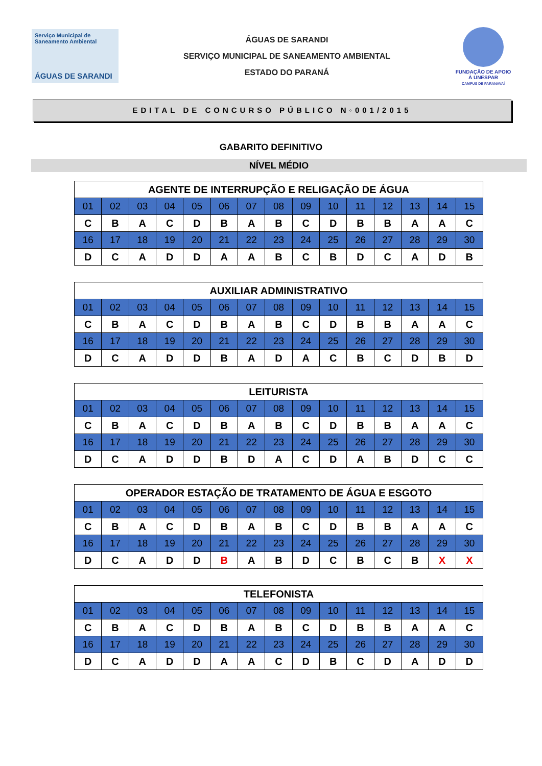Serviço Municipal de Saneamento Ambiental
ÁGUAS DE SARANDI
ÁGUAS DE SARANDI
SERVIÇO MUNICIPAL DE SANEAMENTO AMBIENTAL
ESTADO DO PARANÁ
FUNDAÇÃO DE APOIO À UNESPAR
CAMPUS DE PARANAVAÍ
EDITAL DE CONCURSO PÚBLICO N◦001/2015
GABARITO DEFINITIVO
NÍVEL MÉDIO
| AGENTE DE INTERRUPÇÃO E RELIGAÇÃO DE ÁGUA | | | | | | | | | | | | | | |
| --- | --- | --- | --- | --- | --- | --- | --- | --- | --- | --- | --- | --- | --- | --- |
| 01 | 02 | 03 | 04 | 05 | 06 | 07 | 08 | 09 | 10 | 11 | 12 | 13 | 14 | 15 |
| C | B | A | C | D | B | A | B | C | D | B | B | A | A | C |
| 16 | 17 | 18 | 19 | 20 | 21 | 22 | 23 | 24 | 25 | 26 | 27 | 28 | 29 | 30 |
| D | C | A | D | D | A | A | B | C | B | D | C | A | D | B |
| AUXILIAR ADMINISTRATIVO | | | | | | | | | | | | | | |
| --- | --- | --- | --- | --- | --- | --- | --- | --- | --- | --- | --- | --- | --- | --- |
| 01 | 02 | 03 | 04 | 05 | 06 | 07 | 08 | 09 | 10 | 11 | 12 | 13 | 14 | 15 |
| C | B | A | C | D | B | A | B | C | D | B | B | A | A | C |
| 16 | 17 | 18 | 19 | 20 | 21 | 22 | 23 | 24 | 25 | 26 | 27 | 28 | 29 | 30 |
| D | C | A | D | D | B | A | D | A | C | B | C | D | B | D |
| LEITURISTA | | | | | | | | | | | | | | |
| --- | --- | --- | --- | --- | --- | --- | --- | --- | --- | --- | --- | --- | --- | --- |
| 01 | 02 | 03 | 04 | 05 | 06 | 07 | 08 | 09 | 10 | 11 | 12 | 13 | 14 | 15 |
| C | B | A | C | D | B | A | B | C | D | B | B | A | A | C |
| 16 | 17 | 18 | 19 | 20 | 21 | 22 | 23 | 24 | 25 | 26 | 27 | 28 | 29 | 30 |
| D | C | A | D | D | B | D | A | C | D | A | B | D | C | C |
| OPERADOR ESTAÇÃO DE TRATAMENTO DE ÁGUA E ESGOTO | | | | | | | | | | | | | | |
| --- | --- | --- | --- | --- | --- | --- | --- | --- | --- | --- | --- | --- | --- | --- |
| 01 | 02 | 03 | 04 | 05 | 06 | 07 | 08 | 09 | 10 | 11 | 12 | 13 | 14 | 15 |
| C | B | A | C | D | B | A | B | C | D | B | B | A | A | C |
| 16 | 17 | 18 | 19 | 20 | 21 | 22 | 23 | 24 | 25 | 26 | 27 | 28 | 29 | 30 |
| D | C | A | D | D | B | A | B | D | C | B | C | B | X | X |
| TELEFONISTA | | | | | | | | | | | | | | |
| --- | --- | --- | --- | --- | --- | --- | --- | --- | --- | --- | --- | --- | --- | --- |
| 01 | 02 | 03 | 04 | 05 | 06 | 07 | 08 | 09 | 10 | 11 | 12 | 13 | 14 | 15 |
| C | B | A | C | D | B | A | B | C | D | B | B | A | A | C |
| 16 | 17 | 18 | 19 | 20 | 21 | 22 | 23 | 24 | 25 | 26 | 27 | 28 | 29 | 30 |
| D | C | A | D | D | A | A | C | D | B | C | D | A | D | D |